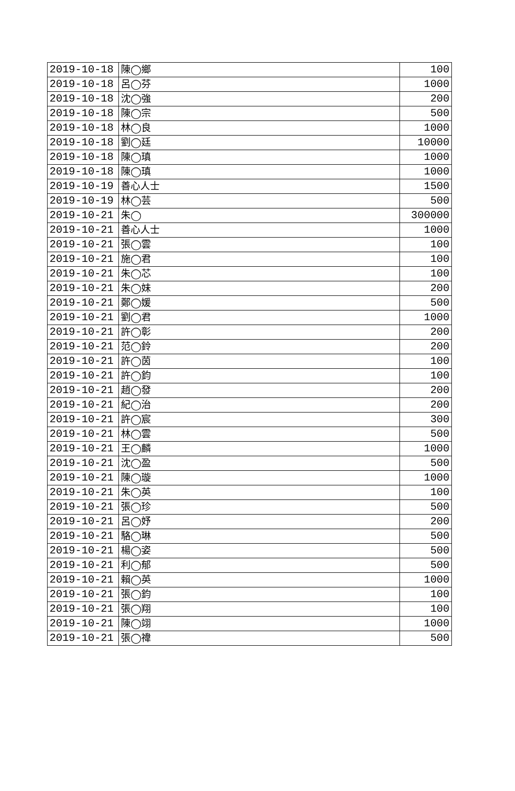| 2019-10-18 | 陳◯鄉 | 100 |
| 2019-10-18 | 呂◯芬 | 1000 |
| 2019-10-18 | 沈◯強 | 200 |
| 2019-10-18 | 陳◯宗 | 500 |
| 2019-10-18 | 林◯良 | 1000 |
| 2019-10-18 | 劉◯廷 | 10000 |
| 2019-10-18 | 陳◯瑱 | 1000 |
| 2019-10-18 | 陳◯瑱 | 1000 |
| 2019-10-19 | 善心人士 | 1500 |
| 2019-10-19 | 林◯芸 | 500 |
| 2019-10-21 | 朱◯ | 300000 |
| 2019-10-21 | 善心人士 | 1000 |
| 2019-10-21 | 張◯雲 | 100 |
| 2019-10-21 | 施◯君 | 100 |
| 2019-10-21 | 朱◯芯 | 100 |
| 2019-10-21 | 朱◯妹 | 200 |
| 2019-10-21 | 鄭◯媛 | 500 |
| 2019-10-21 | 劉◯君 | 1000 |
| 2019-10-21 | 許◯彰 | 200 |
| 2019-10-21 | 范◯鈴 | 200 |
| 2019-10-21 | 許◯茵 | 100 |
| 2019-10-21 | 許◯鈞 | 100 |
| 2019-10-21 | 趙◯發 | 200 |
| 2019-10-21 | 紀◯治 | 200 |
| 2019-10-21 | 許◯宸 | 300 |
| 2019-10-21 | 林◯雲 | 500 |
| 2019-10-21 | 王◯麟 | 1000 |
| 2019-10-21 | 沈◯盈 | 500 |
| 2019-10-21 | 陳◯璇 | 1000 |
| 2019-10-21 | 朱◯英 | 100 |
| 2019-10-21 | 張◯珍 | 500 |
| 2019-10-21 | 呂◯妤 | 200 |
| 2019-10-21 | 駱◯琳 | 500 |
| 2019-10-21 | 楊◯姿 | 500 |
| 2019-10-21 | 利◯郁 | 500 |
| 2019-10-21 | 賴◯英 | 1000 |
| 2019-10-21 | 張◯鈞 | 100 |
| 2019-10-21 | 張◯翔 | 100 |
| 2019-10-21 | 陳◯翊 | 1000 |
| 2019-10-21 | 張◯禕 | 500 |